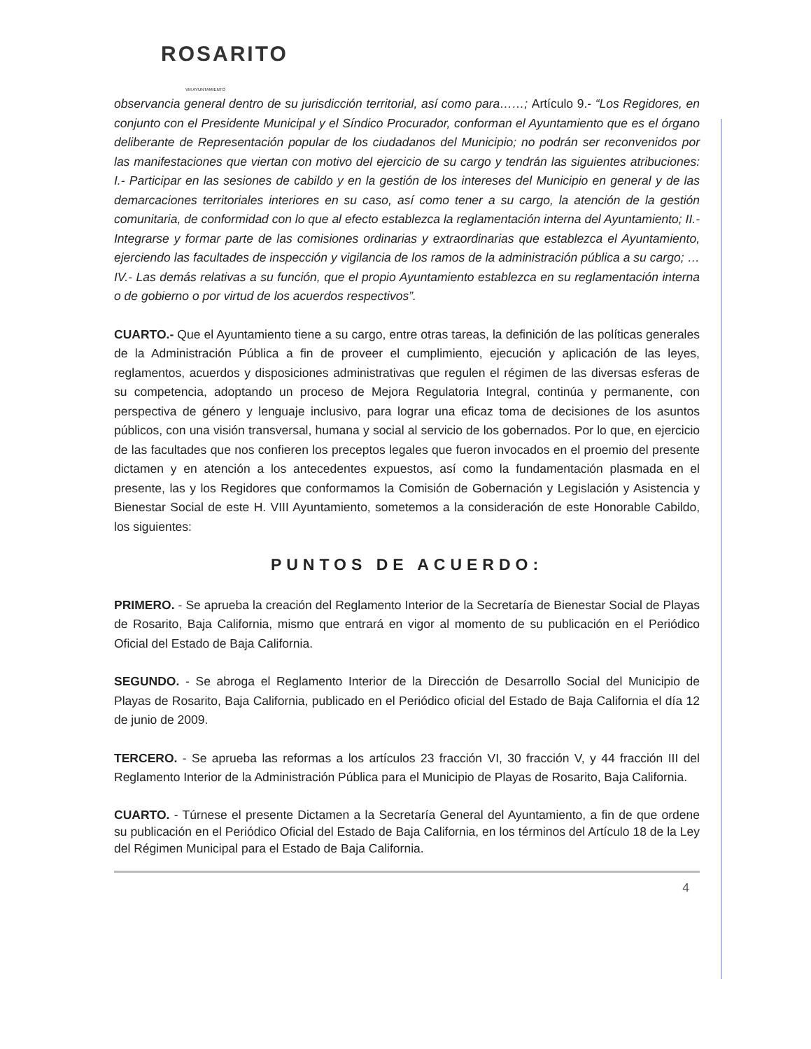ROSARITO
VIII AYUNTAMIENTO
observancia general dentro de su jurisdicción territorial, así como para……; Artículo 9.- “Los Regidores, en conjunto con el Presidente Municipal y el Síndico Procurador, conforman el Ayuntamiento que es el órgano deliberante de Representación popular de los ciudadanos del Municipio; no podrán ser reconvenidos por las manifestaciones que viertan con motivo del ejercicio de su cargo y tendrán las siguientes atribuciones: I.- Participar en las sesiones de cabildo y en la gestión de los intereses del Municipio en general y de las demarcaciones territoriales interiores en su caso, así como tener a su cargo, la atención de la gestión comunitaria, de conformidad con lo que al efecto establezca la reglamentación interna del Ayuntamiento; II.- Integrarse y formar parte de las comisiones ordinarias y extraordinarias que establezca el Ayuntamiento, ejerciendo las facultades de inspección y vigilancia de los ramos de la administración pública a su cargo; … IV.- Las demás relativas a su función, que el propio Ayuntamiento establezca en su reglamentación interna o de gobierno o por virtud de los acuerdos respectivos”.
CUARTO.- Que el Ayuntamiento tiene a su cargo, entre otras tareas, la definición de las políticas generales de la Administración Pública a fin de proveer el cumplimiento, ejecución y aplicación de las leyes, reglamentos, acuerdos y disposiciones administrativas que regulen el régimen de las diversas esferas de su competencia, adoptando un proceso de Mejora Regulatoria Integral, continúa y permanente, con perspectiva de género y lenguaje inclusivo, para lograr una eficaz toma de decisiones de los asuntos públicos, con una visión transversal, humana y social al servicio de los gobernados. Por lo que, en ejercicio de las facultades que nos confieren los preceptos legales que fueron invocados en el proemio del presente dictamen y en atención a los antecedentes expuestos, así como la fundamentación plasmada en el presente, las y los Regidores que conformamos la Comisión de Gobernación y Legislación y Asistencia y Bienestar Social de este H. VIII Ayuntamiento, sometemos a la consideración de este Honorable Cabildo, los siguientes:
PUNTOS DE ACUERDO:
PRIMERO. - Se aprueba la creación del Reglamento Interior de la Secretaría de Bienestar Social de Playas de Rosarito, Baja California, mismo que entrará en vigor al momento de su publicación en el Periódico Oficial del Estado de Baja California.
SEGUNDO. - Se abroga el Reglamento Interior de la Dirección de Desarrollo Social del Municipio de Playas de Rosarito, Baja California, publicado en el Periódico oficial del Estado de Baja California el día 12 de junio de 2009.
TERCERO. - Se aprueba las reformas a los artículos 23 fracción VI, 30 fracción V, y 44 fracción III del Reglamento Interior de la Administración Pública para el Municipio de Playas de Rosarito, Baja California.
CUARTO. - Túrnese el presente Dictamen a la Secretaría General del Ayuntamiento, a fin de que ordene su publicación en el Periódico Oficial del Estado de Baja California, en los términos del Artículo 18 de la Ley del Régimen Municipal para el Estado de Baja California.
4